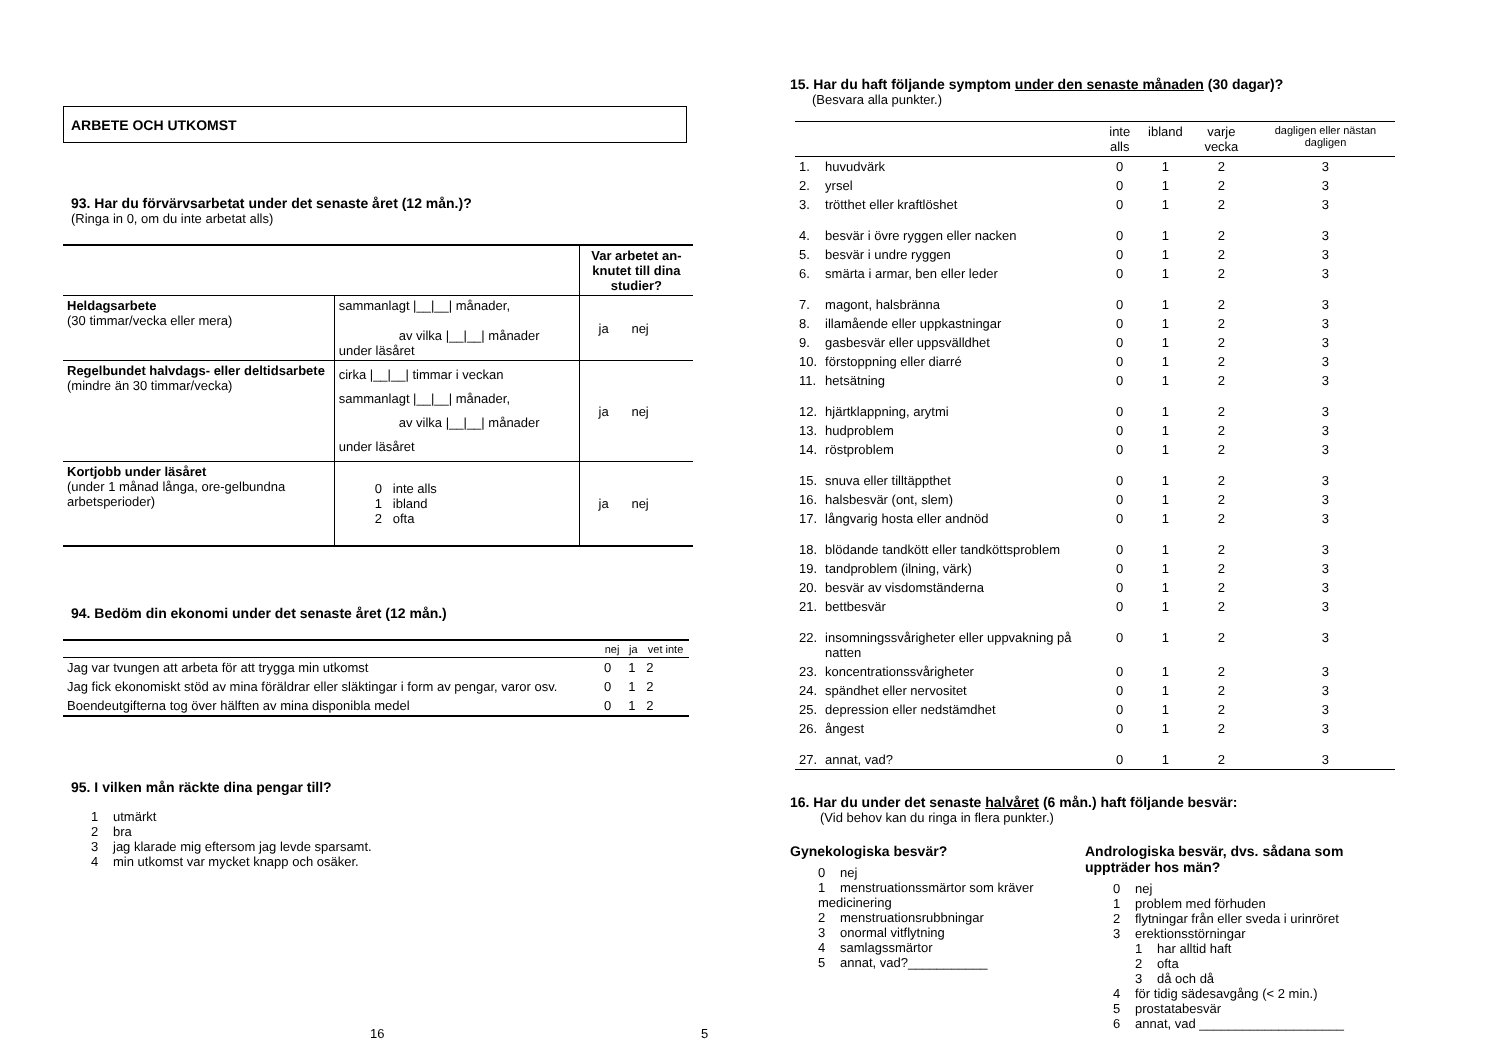ARBETE OCH UTKOMST
93. Har du förvärvsarbetat under det senaste året (12 mån.)?
(Ringa in 0, om du inte arbetat alls)
| | | Var arbetet an-knutet till dina studier? | |
| Heldagsarbete (30 timmar/vecka eller mera) | sammanlagt /__/__/ månader, av vilka /__/__/ månader under läsåret | ja | nej |
| Regelbundet halvdags- eller deltidsarbete (mindre än 30 timmar/vecka) | cirka /__/__/ timmar i veckan sammanlagt /__/__/ månader, av vilka /__/__/ månader under läsåret | ja | nej |
| Kortjobb under läsåret (under 1 månad långa, ore-gelbundna arbetsperioder) | 0 inte alls 1 ibland 2 ofta | ja | nej |
94. Bedöm din ekonomi under det senaste året (12 mån.)
| | nej | ja | vet inte |
| --- | --- | --- | --- |
| Jag var tvungen att arbeta för att trygga min utkomst | 0 | 1 | 2 |
| Jag fick ekonomiskt stöd av mina föräldrar eller släktingar i form av pengar, varor osv. | 0 | 1 | 2 |
| Boendeutgifterna tog över hälften av mina disponibla medel | 0 | 1 | 2 |
95. I vilken mån räckte dina pengar till?
1 utmärkt
2 bra
3 jag klarade mig eftersom jag levde sparsamt.
4 min utkomst var mycket knapp och osäker.
16
15. Har du haft följande symptom under den senaste månaden (30 dagar)?
(Besvara alla punkter.)
| | | inte alls | ibland | varje vecka | dagligen eller nästan dagligen |
| --- | --- | --- | --- | --- | --- |
| 1. | huvudvärk | 0 | 1 | 2 | 3 |
| 2. | yrsel | 0 | 1 | 2 | 3 |
| 3. | trötthet eller kraftlöshet | 0 | 1 | 2 | 3 |
| 4. | besvär i övre ryggen eller nacken | 0 | 1 | 2 | 3 |
| 5. | besvär i undre ryggen | 0 | 1 | 2 | 3 |
| 6. | smärta i armar, ben eller leder | 0 | 1 | 2 | 3 |
| 7. | magont, halsbränna | 0 | 1 | 2 | 3 |
| 8. | illamående eller uppkastningar | 0 | 1 | 2 | 3 |
| 9. | gasbesvär eller uppsvälldhet | 0 | 1 | 2 | 3 |
| 10. | förstoppning eller diarré | 0 | 1 | 2 | 3 |
| 11. | hetsätning | 0 | 1 | 2 | 3 |
| 12. | hjärtklappning, arytmi | 0 | 1 | 2 | 3 |
| 13. | hudproblem | 0 | 1 | 2 | 3 |
| 14. | röstproblem | 0 | 1 | 2 | 3 |
| 15. | snuva eller tilltäppthet | 0 | 1 | 2 | 3 |
| 16. | halsbesvär (ont, slem) | 0 | 1 | 2 | 3 |
| 17. | långvarig hosta eller andnöd | 0 | 1 | 2 | 3 |
| 18. | blödande tandkött eller tandköttsproblem | 0 | 1 | 2 | 3 |
| 19. | tandproblem (ilning, värk) | 0 | 1 | 2 | 3 |
| 20. | besvär av visdomständerna | 0 | 1 | 2 | 3 |
| 21. | bettbesvär | 0 | 1 | 2 | 3 |
| 22. | insomningssvårigheter eller uppvakning på natten | 0 | 1 | 2 | 3 |
| 23. | koncentrationssvårigheter | 0 | 1 | 2 | 3 |
| 24. | spändhet eller nervositet | 0 | 1 | 2 | 3 |
| 25. | depression eller nedstämdhet | 0 | 1 | 2 | 3 |
| 26. | ångest | 0 | 1 | 2 | 3 |
| 27. | annat, vad? | 0 | 1 | 2 | 3 |
16. Har du under det senaste halvåret (6 mån.) haft följande besvär:
(Vid behov kan du ringa in flera punkter.)
Gynekologiska besvär?
0 nej
1 menstruationssmärtor som kräver medicinering
2 menstruationsrubbningar
3 onormal vitflytning
4 samlagssmärtor
5 annat, vad?___________
Andrologiska besvär, dvs. sådana som uppträder hos män?
0 nej
1 problem med förhuden
2 flytningar från eller sveda i urinröret
3 erektionsstörningar
1 har alltid haft
2 ofta
3 då och då
4 för tidig sädesavgång (< 2 min.)
5 prostatabesvär
6 annat, vad ____________________
5